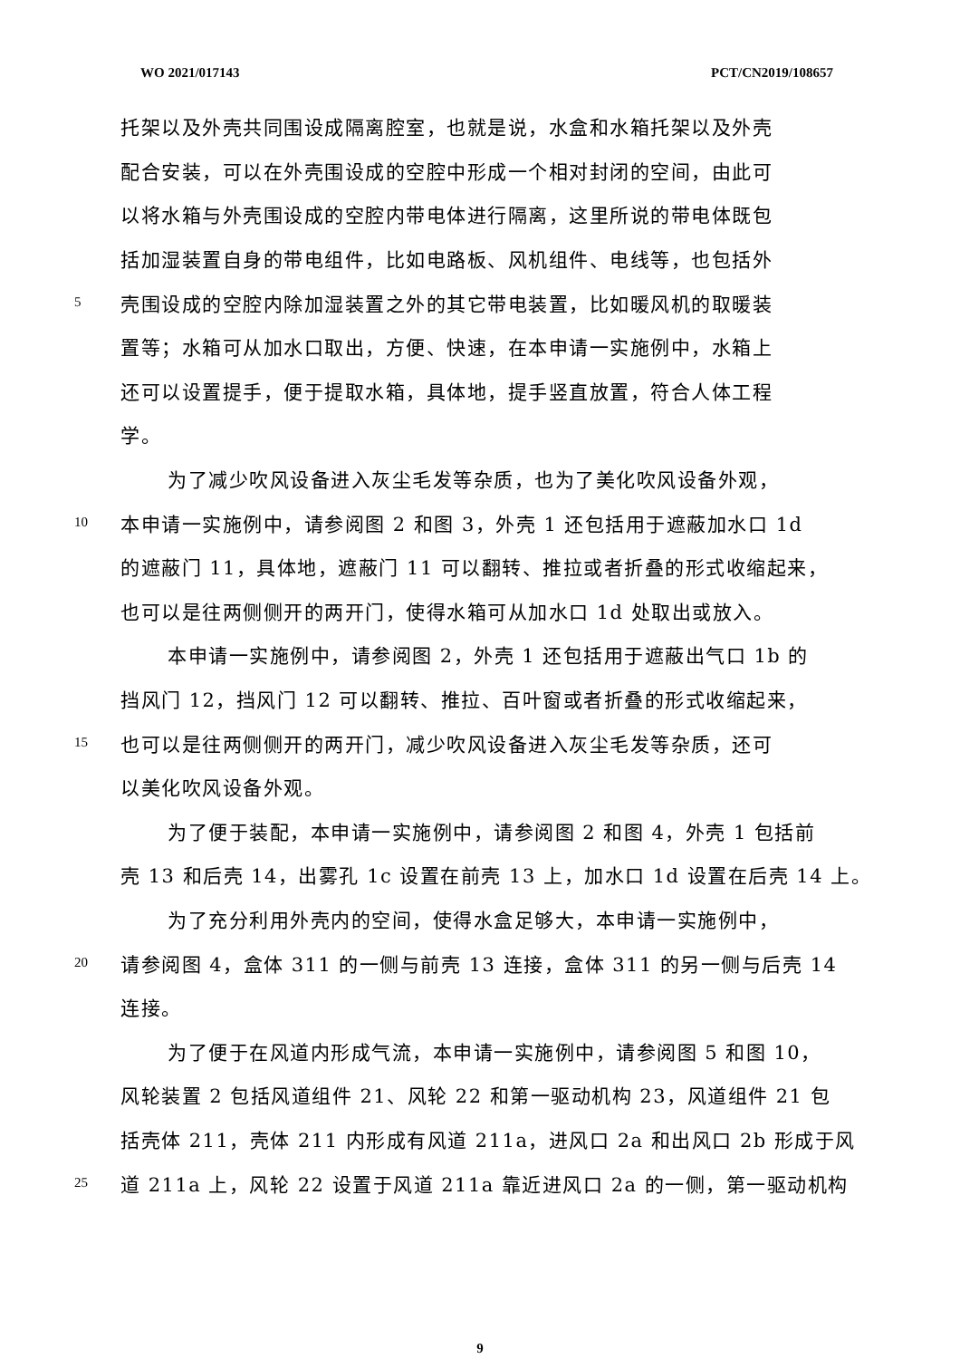WO 2021/017143 PCT/CN2019/108657
托架以及外壳共同围设成隔离腔室，也就是说，水盒和水箱托架以及外壳
配合安装，可以在外壳围设成的空腔中形成一个相对封闭的空间，由此可
以将水箱与外壳围设成的空腔内带电体进行隔离，这里所说的带电体既包
括加湿装置自身的带电组件，比如电路板、风机组件、电线等，也包括外
5 壳围设成的空腔内除加湿装置之外的其它带电装置，比如暖风机的取暖装
置等；水箱可从加水口取出，方便、快速，在本申请一实施例中，水箱上
还可以设置提手，便于提取水箱，具体地，提手竖直放置，符合人体工程
学。
为了减少吹风设备进入灰尘毛发等杂质，也为了美化吹风设备外观，
10 本申请一实施例中，请参阅图 2 和图 3，外壳 1 还包括用于遮蔽加水口 1d
的遮蔽门 11，具体地，遮蔽门 11 可以翻转、推拉或者折叠的形式收缩起来，
也可以是往两侧侧开的两开门，使得水箱可从加水口 1d 处取出或放入。
本申请一实施例中，请参阅图 2，外壳 1 还包括用于遮蔽出气口 1b 的
挡风门 12，挡风门 12 可以翻转、推拉、百叶窗或者折叠的形式收缩起来，
15 也可以是往两侧侧开的两开门，减少吹风设备进入灰尘毛发等杂质，还可
以美化吹风设备外观。
为了便于装配，本申请一实施例中，请参阅图 2 和图 4，外壳 1 包括前
壳 13 和后壳 14，出雾孔 1c 设置在前壳 13 上，加水口 1d 设置在后壳 14 上。
为了充分利用外壳内的空间，使得水盒足够大，本申请一实施例中，
20 请参阅图 4，盒体 311 的一侧与前壳 13 连接，盒体 311 的另一侧与后壳 14
连接。
为了便于在风道内形成气流，本申请一实施例中，请参阅图 5 和图 10，
风轮装置 2 包括风道组件 21、风轮 22 和第一驱动机构 23，风道组件 21 包
括壳体 211，壳体 211 内形成有风道 211a，进风口 2a 和出风口 2b 形成于风
25 道 211a 上，风轮 22 设置于风道 211a 靠近进风口 2a 的一侧，第一驱动机构
9